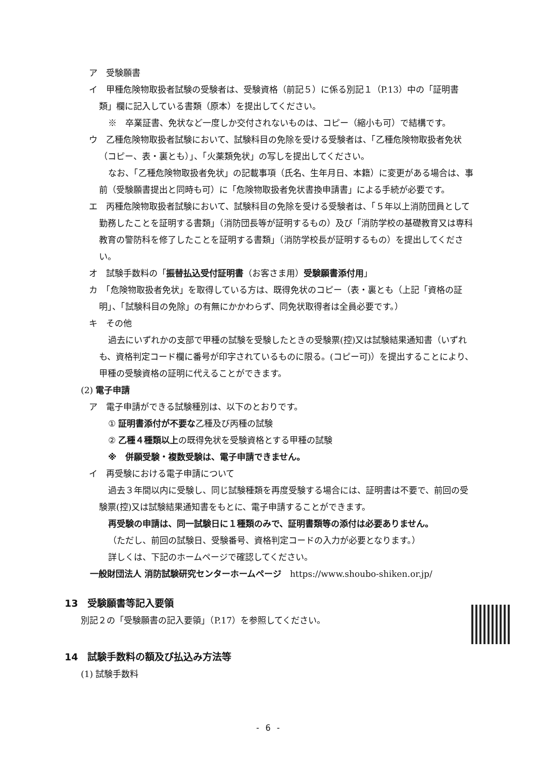ア　受験願書
イ　甲種危険物取扱者試験の受験者は、受験資格（前記５）に係る別記１（P.13）中の「証明書類」欄に記入している書類（原本）を提出してください。
※　卒業証書、免状など一度しか交付されないものは、コピー（縮小も可）で結構です。
ウ　乙種危険物取扱者試験において、試験科目の免除を受ける受験者は、「乙種危険物取扱者免状（コピー、表・裏とも）」、「火薬類免状」の写しを提出してください。
なお、「乙種危険物取扱者免状」の記載事項（氏名、生年月日、本籍）に変更がある場合は、事前（受験願書提出と同時も可）に「危険物取扱者免状書換申請書」による手続が必要です。
エ　丙種危険物取扱者試験において、試験科目の免除を受ける受験者は、「５年以上消防団員として勤務したことを証明する書類」（消防団長等が証明するもの）及び「消防学校の基礎教育又は専科教育の警防科を修了したことを証明する書類」（消防学校長が証明するもの）を提出してください。
オ　試験手数料の「振替払込受付証明書（お客さま用）受験願書添付用」
カ　「危険物取扱者免状」を取得している方は、既得免状のコピー（表・裏とも（上記「資格の証明」、「試験科目の免除」の有無にかかわらず、同免状取得者は全員必要です。）
キ　その他
過去にいずれかの支部で甲種の試験を受験したときの受験票(控)又は試験結果通知書（いずれも、資格判定コード欄に番号が印字されているものに限る。(コピー可)）を提出することにより、甲種の受験資格の証明に代えることができます。
(2) 電子申請
ア　電子申請ができる試験種別は、以下のとおりです。
① 証明書添付が不要な乙種及び丙種の試験
② 乙種４種類以上の既得免状を受験資格とする甲種の試験
※　併願受験・複数受験は、電子申請できません。
イ　再受験における電子申請について
過去３年間以内に受験し、同じ試験種類を再度受験する場合には、証明書は不要で、前回の受験票(控)又は試験結果通知書をもとに、電子申請することができます。
再受験の申請は、同一試験日に１種類のみで、証明書類等の添付は必要ありません。
（ただし、前回の試験日、受験番号、資格判定コードの入力が必要となります。）
詳しくは、下記のホームページで確認してください。
一般財団法人 消防試験研究センターホームページ　https://www.shoubo-shiken.or.jp/
13　受験願書等記入要領
別記２の「受験願書の記入要領」（P.17）を参照してください。
14　試験手数料の額及び払込み方法等
(1) 試験手数料
- 6 -